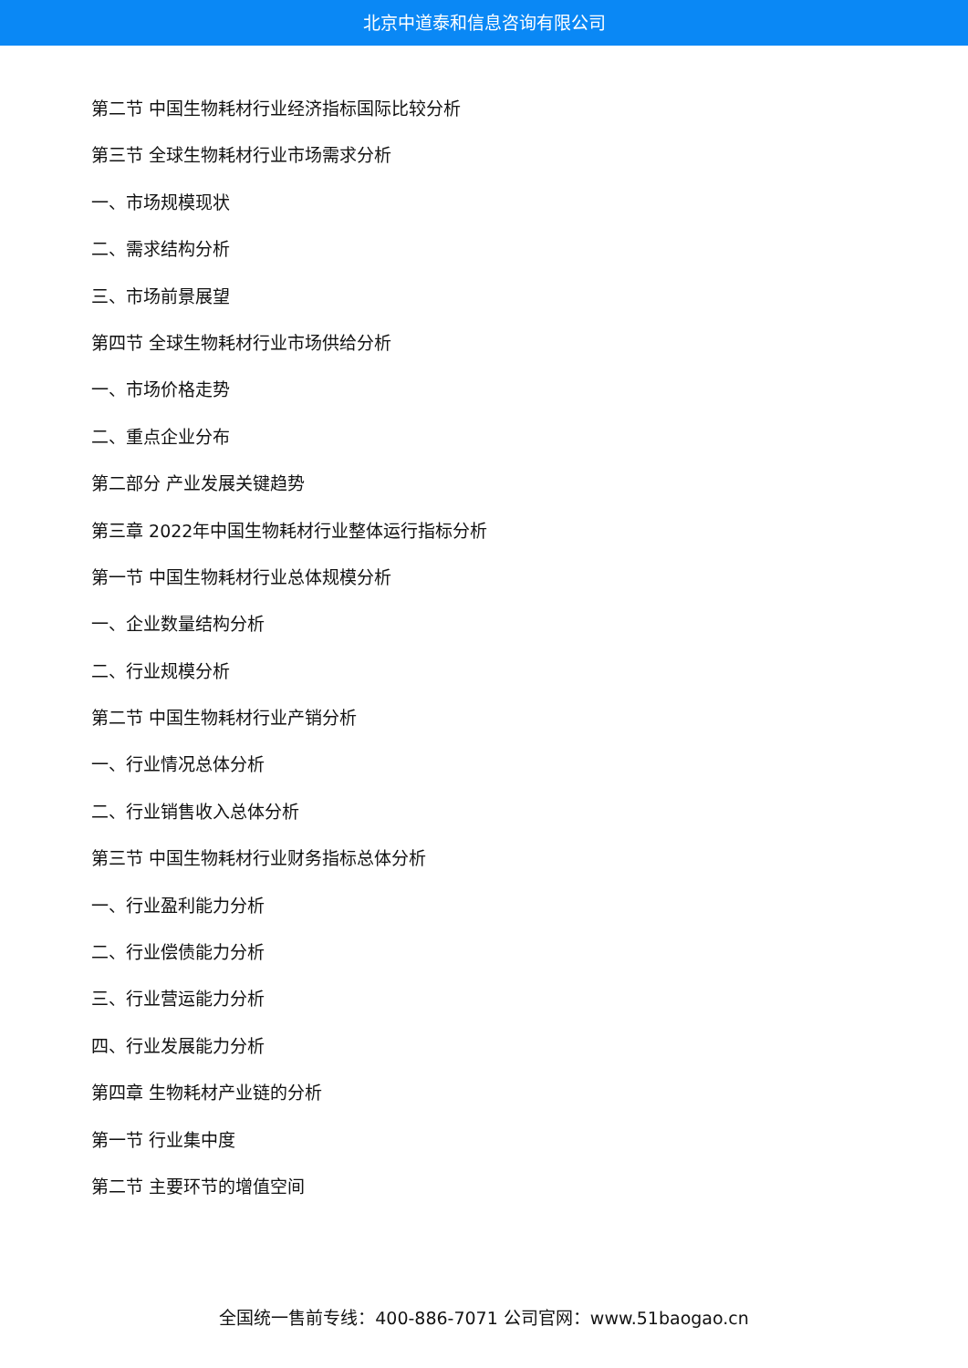北京中道泰和信息咨询有限公司
第二节 中国生物耗材行业经济指标国际比较分析
第三节 全球生物耗材行业市场需求分析
一、市场规模现状
二、需求结构分析
三、市场前景展望
第四节 全球生物耗材行业市场供给分析
一、市场价格走势
二、重点企业分布
第二部分 产业发展关键趋势
第三章 2022年中国生物耗材行业整体运行指标分析
第一节 中国生物耗材行业总体规模分析
一、企业数量结构分析
二、行业规模分析
第二节 中国生物耗材行业产销分析
一、行业情况总体分析
二、行业销售收入总体分析
第三节 中国生物耗材行业财务指标总体分析
一、行业盈利能力分析
二、行业偿债能力分析
三、行业营运能力分析
四、行业发展能力分析
第四章 生物耗材产业链的分析
第一节 行业集中度
第二节 主要环节的增值空间
全国统一售前专线：400-886-7071 公司官网：www.51baogao.cn